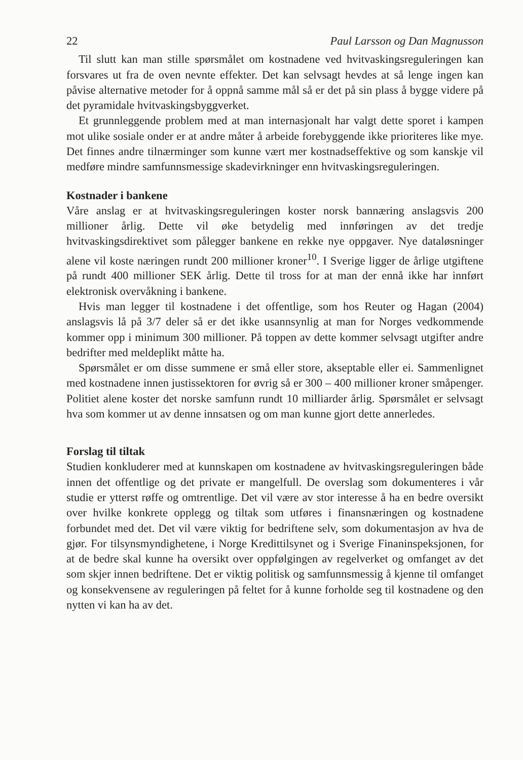22 Paul Larsson og Dan Magnusson
Til slutt kan man stille spørsmålet om kostnadene ved hvitvaskingsreguleringen kan forsvares ut fra de oven nevnte effekter. Det kan selvsagt hevdes at så lenge ingen kan påvise alternative metoder for å oppnå samme mål så er det på sin plass å bygge videre på det pyramidale hvitvaskingsbyggverket.
Et grunnleggende problem med at man internasjonalt har valgt dette sporet i kampen mot ulike sosiale onder er at andre måter å arbeide forebyggende ikke prioriteres like mye. Det finnes andre tilnærminger som kunne vært mer kostnadseffektive og som kanskje vil medføre mindre samfunnsmessige skadevirkninger enn hvitvaskingsreguleringen.
Kostnader i bankene
Våre anslag er at hvitvaskingsreguleringen koster norsk bannæring anslagsvis 200 millioner årlig. Dette vil øke betydelig med innføringen av det tredje hvitvaskingsdirektivet som pålegger bankene en rekke nye oppgaver. Nye dataløsninger alene vil koste næringen rundt 200 millioner kroner<sup>10</sup>. I Sverige ligger de årlige utgiftene på rundt 400 millioner SEK årlig. Dette til tross for at man der ennå ikke har innført elektronisk overvåkning i bankene.
Hvis man legger til kostnadene i det offentlige, som hos Reuter og Hagan (2004) anslagsvis lå på 3/7 deler så er det ikke usannsynlig at man for Norges vedkommende kommer opp i minimum 300 millioner. På toppen av dette kommer selvsagt utgifter andre bedrifter med meldeplikt måtte ha.
Spørsmålet er om disse summene er små eller store, akseptable eller ei. Sammenlignet med kostnadene innen justissektoren for øvrig så er 300 – 400 millioner kroner småpenger. Politiet alene koster det norske samfunn rundt 10 milliarder årlig. Spørsmålet er selvsagt hva som kommer ut av denne innsatsen og om man kunne gjort dette annerledes.
Forslag til tiltak
Studien konkluderer med at kunnskapen om kostnadene av hvitvaskingsreguleringen både innen det offentlige og det private er mangelfull. De overslag som dokumenteres i vår studie er ytterst røffe og omtrentlige. Det vil være av stor interesse å ha en bedre oversikt over hvilke konkrete opplegg og tiltak som utføres i finansnæringen og kostnadene forbundet med det. Det vil være viktig for bedriftene selv, som dokumentasjon av hva de gjør. For tilsynsmyndighetene, i Norge Kredittilsynet og i Sverige Finaninspeksjonen, for at de bedre skal kunne ha oversikt over oppfølgingen av regelverket og omfanget av det som skjer innen bedriftene. Det er viktig politisk og samfunnsmessig å kjenne til omfanget og konsekvensene av reguleringen på feltet for å kunne forholde seg til kostnadene og den nytten vi kan ha av det.